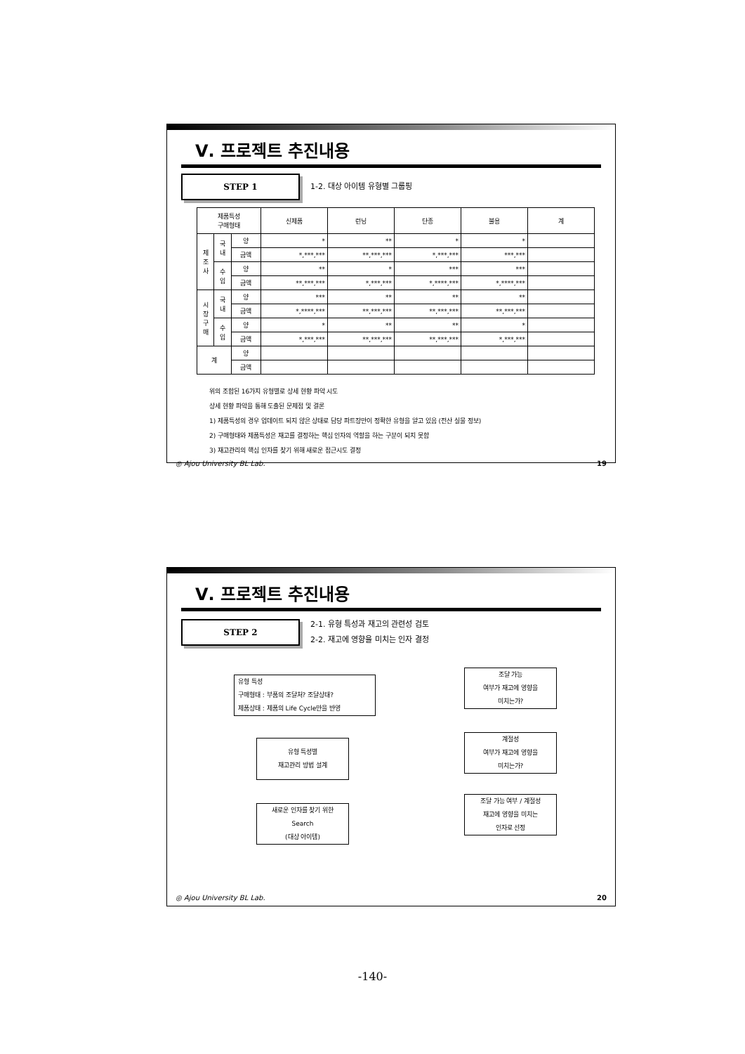Ⅴ. 프로젝트 추진내용
STEP 1
1-2. 대상 아이템 유형별 그룹핑
| 제품특성 구매형태 | | | 신제품 | 런닝 | 단종 | 불용 | 계 |
| --- | --- | --- | --- | --- | --- | --- | --- |
| 제 조 사 | 국 내 | 양 | * | ** | * | * | |
| | | 금액 | *,***,*** | **,***,*** | *,***,*** | ***,*** | |
| | 수 입 | 양 | ** | * | *** | *** | |
| | | 금액 | **,***,*** | *,***,*** | *,****,*** | *,****,*** | |
| 시 장 구 매 | 국 내 | 양 | *** | ** | ** | ** | |
| | | 금액 | *,****,*** | **,***,*** | **,***,*** | **,***,*** | |
| | 수 입 | 양 | * | ** | ** | * | |
| | | 금액 | *,***,*** | **,***,*** | **,***,*** | *,***,*** | |
| 계 | | 양 | | | | | |
| | | 금액 | | | | | |
위의 조합된 16가지 유형별로 상세 현황 파악 시도
상세 현황 파악을 통해 도출된 문제점 및 결론
1) 제품특성의 경우 업데이트 되지 않은 상태로 담당 파트장만이 정확한 유형을 알고 있음 (전산 실물 정보)
2) 구매형태와 제품특성은 재고를 결정하는 핵심 인자의 역할을 하는 구분이 되지 못함
3) 재고관리의 핵심 인자를 찾기 위해 새로운 접근시도 결정
◎ Ajou University BL Lab. 19
Ⅴ. 프로젝트 추진내용
STEP 2
2-1. 유형 특성과 재고의 관련성 검토
2-2. 재고에 영향을 미치는 인자 결정
유형 특성
구매형태 : 부품의 조달처? 조달상태?
제품상태 : 제품의 Life Cycle만을 반영
유형 특성별
재고관리 방법 설계
새로운 인자를 찾기 위한
Search
(대상 아이템)
조달 가능
여부가 재고에 영향을
미치는가?
계절성
여부가 재고에 영향을
미치는가?
조달 가능 여부 / 계절성
재고에 영향을 미치는
인자로 선정
◎ Ajou University BL Lab. 20
-140-